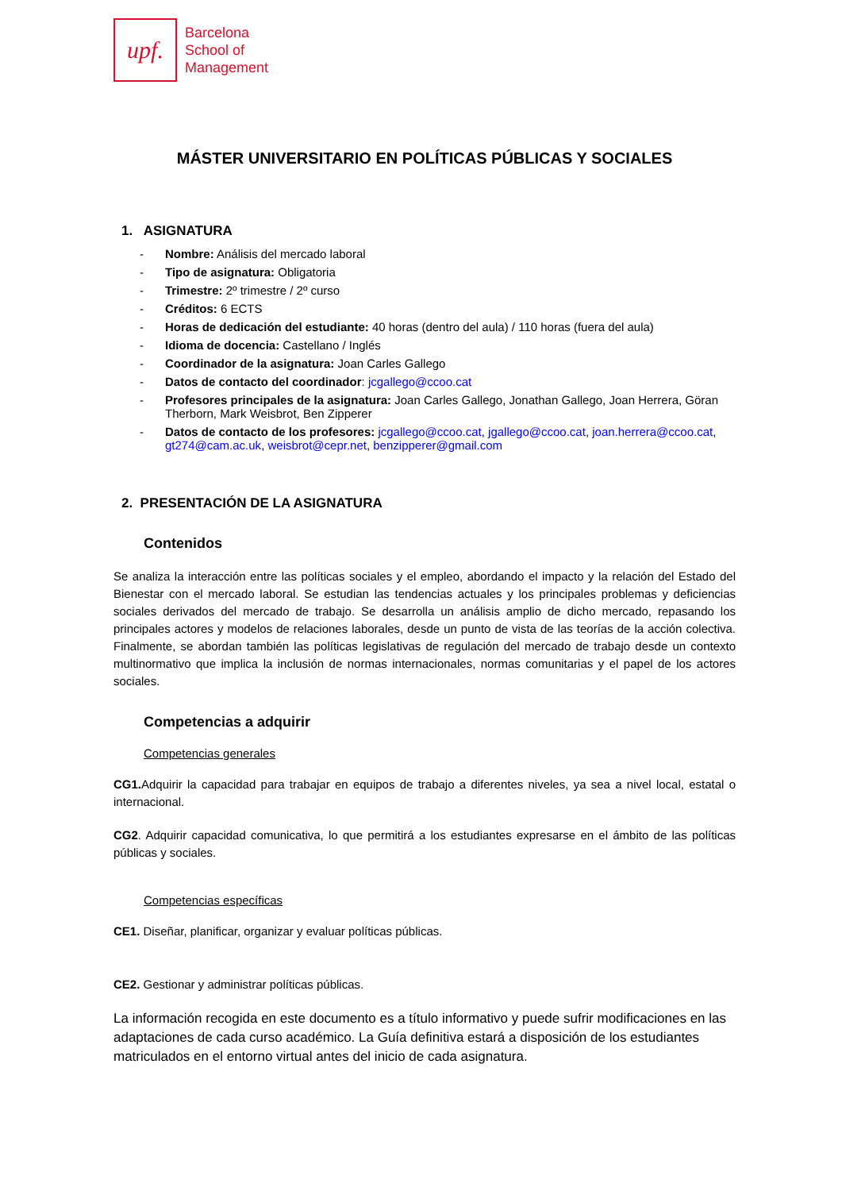upf.
Barcelona
School of
Management
MÁSTER UNIVERSITARIO EN POLÍTICAS PÚBLICAS Y SOCIALES
1. ASIGNATURA
- Nombre: Análisis del mercado laboral
- Tipo de asignatura: Obligatoria
- Trimestre: 2º trimestre / 2º curso
- Créditos: 6 ECTS
- Horas de dedicación del estudiante: 40 horas (dentro del aula) / 110 horas (fuera del aula)
- Idioma de docencia: Castellano / Inglés
- Coordinador de la asignatura: Joan Carles Gallego
- Datos de contacto del coordinador: jcgallego@ccoo.cat
- Profesores principales de la asignatura: Joan Carles Gallego, Jonathan Gallego, Joan Herrera, Göran Therborn, Mark Weisbrot, Ben Zipperer
- Datos de contacto de los profesores: jcgallego@ccoo.cat, jgallego@ccoo.cat, joan.herrera@ccoo.cat, gt274@cam.ac.uk, weisbrot@cepr.net, benzipperer@gmail.com
2. PRESENTACIÓN DE LA ASIGNATURA
Contenidos
Se analiza la interacción entre las políticas sociales y el empleo, abordando el impacto y la relación del Estado del Bienestar con el mercado laboral. Se estudian las tendencias actuales y los principales problemas y deficiencias sociales derivados del mercado de trabajo. Se desarrolla un análisis amplio de dicho mercado, repasando los principales actores y modelos de relaciones laborales, desde un punto de vista de las teorías de la acción colectiva. Finalmente, se abordan también las políticas legislativas de regulación del mercado de trabajo desde un contexto multinormativo que implica la inclusión de normas internacionales, normas comunitarias y el papel de los actores sociales.
Competencias a adquirir
Competencias generales
CG1. Adquirir la capacidad para trabajar en equipos de trabajo a diferentes niveles, ya sea a nivel local, estatal o internacional.
CG2. Adquirir capacidad comunicativa, lo que permitirá a los estudiantes expresarse en el ámbito de las políticas públicas y sociales.
Competencias específicas
CE1. Diseñar, planificar, organizar y evaluar políticas públicas.
CE2. Gestionar y administrar políticas públicas.
La información recogida en este documento es a título informativo y puede sufrir modificaciones en las adaptaciones de cada curso académico. La Guía definitiva estará a disposición de los estudiantes matriculados en el entorno virtual antes del inicio de cada asignatura.